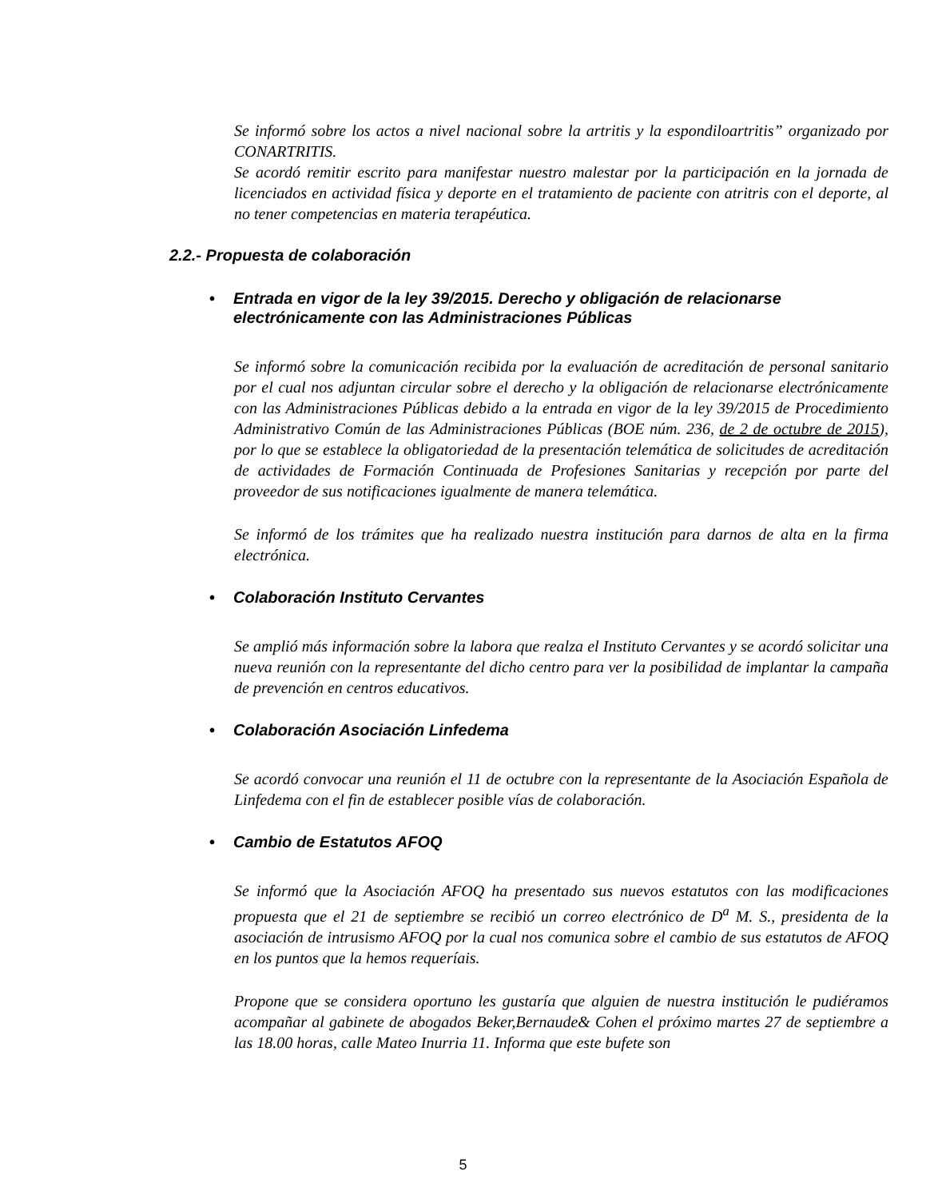Se informó sobre los actos a nivel nacional sobre la artritis y la espondiloartritis” organizado por CONARTRITIS.
Se acordó remitir escrito para manifestar nuestro malestar por la participación en la jornada de licenciados en actividad física y deporte en el tratamiento de paciente con atritris con el deporte, al no tener competencias en materia terapéutica.
2.2.- Propuesta de colaboración
• Entrada en vigor de la ley 39/2015. Derecho y obligación de relacionarse electrónicamente con las Administraciones Públicas
Se informó sobre la comunicación recibida por la evaluación de acreditación de personal sanitario por el cual nos adjuntan circular sobre el derecho y la obligación de relacionarse electrónicamente con las Administraciones Públicas debido a la entrada en vigor de la ley 39/2015 de Procedimiento Administrativo Común de las Administraciones Públicas (BOE núm. 236, de 2 de octubre de 2015), por lo que se establece la obligatoriedad de la presentación telemática de solicitudes de acreditación de actividades de Formación Continuada de Profesiones Sanitarias y recepción por parte del proveedor de sus notificaciones igualmente de manera telemática.
Se informó de los trámites que ha realizado nuestra institución para darnos de alta en la firma electrónica.
• Colaboración Instituto Cervantes
Se amplió más información sobre la labora que realza el Instituto Cervantes y se acordó solicitar una nueva reunión con la representante del dicho centro para ver la posibilidad de implantar la campaña de prevención en centros educativos.
• Colaboración Asociación Linfedema
Se acordó convocar una reunión el 11 de octubre con la representante de la Asociación Española de Linfedema con el fin de establecer posible vías de colaboración.
• Cambio de Estatutos AFOQ
Se informó que la Asociación AFOQ ha presentado sus nuevos estatutos con las modificaciones propuesta que el 21 de septiembre se recibió un correo electrónico de D<sup>a</sup> M. S., presidenta de la asociación de intrusismo AFOQ por la cual nos comunica sobre el cambio de sus estatutos de AFOQ en los puntos que la hemos requeríais.
Propone que se considera oportuno les gustaría que alguien de nuestra institución le pudiéramos acompañar al gabinete de abogados Beker,Bernaude& Cohen el próximo martes 27 de septiembre a las 18.00 horas, calle Mateo Inurria 11. Informa que este bufete son
5